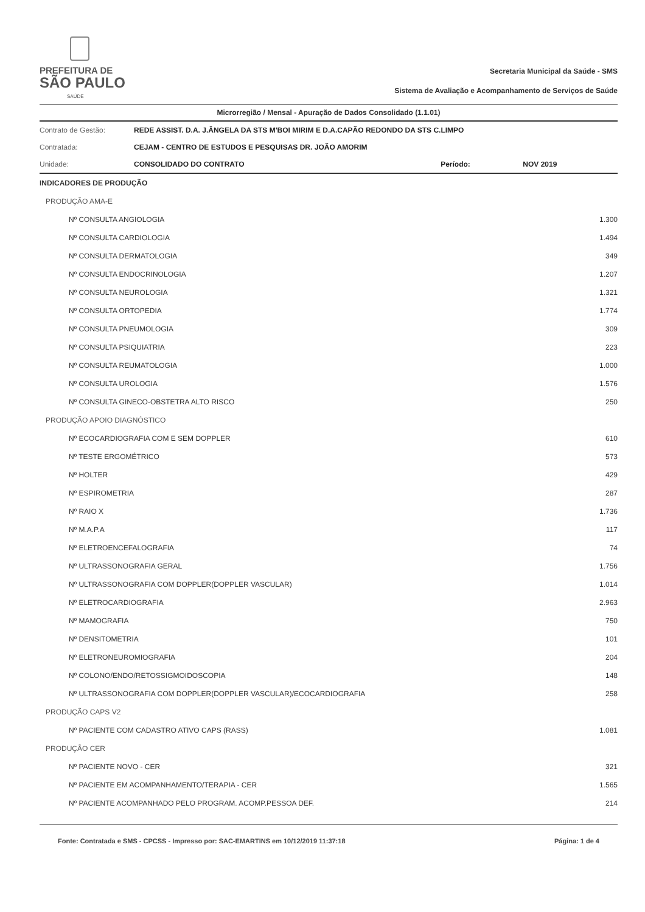PREFEITURA DE
SÃO PAULO
SAÚDE
Secretaria Municipal da Saúde - SMS
Sistema de Avaliação e Acompanhamento de Serviços de Saúde
Microrregião / Mensal - Apuração de Dados Consolidado (1.1.01)
| Contrato de Gestão: | REDE ASSIST. D.A. J.ÂNGELA DA STS M'BOI MIRIM E D.A.CAPÃO REDONDO DA STS C.LIMPO | | |
| Contratada: | CEJAM - CENTRO DE ESTUDOS E PESQUISAS DR. JOÃO AMORIM | | |
| Unidade: | CONSOLIDADO DO CONTRATO | Período: | NOV 2019 |
| INDICADORES DE PRODUÇÃO | |
| PRODUÇÃO AMA-E | |
| Nº CONSULTA ANGIOLOGIA | 1.300 |
| Nº CONSULTA CARDIOLOGIA | 1.494 |
| Nº CONSULTA DERMATOLOGIA | 349 |
| Nº CONSULTA ENDOCRINOLOGIA | 1.207 |
| Nº CONSULTA NEUROLOGIA | 1.321 |
| Nº CONSULTA ORTOPEDIA | 1.774 |
| Nº CONSULTA PNEUMOLOGIA | 309 |
| Nº CONSULTA PSIQUIATRIA | 223 |
| Nº CONSULTA REUMATOLOGIA | 1.000 |
| Nº CONSULTA UROLOGIA | 1.576 |
| Nº CONSULTA GINECO-OBSTETRA ALTO RISCO | 250 |
| PRODUÇÃO APOIO DIAGNÓSTICO | |
| Nº ECOCARDIOGRAFIA COM E SEM DOPPLER | 610 |
| Nº TESTE ERGOMÉTRICO | 573 |
| Nº HOLTER | 429 |
| Nº ESPIROMETRIA | 287 |
| Nº RAIO X | 1.736 |
| Nº M.A.P.A | 117 |
| Nº ELETROENCEFALOGRAFIA | 74 |
| Nº ULTRASSONOGRAFIA GERAL | 1.756 |
| Nº ULTRASSONOGRAFIA COM DOPPLER(DOPPLER VASCULAR) | 1.014 |
| Nº ELETROCARDIOGRAFIA | 2.963 |
| Nº MAMOGRAFIA | 750 |
| Nº DENSITOMETRIA | 101 |
| Nº ELETRONEUROMIOGRAFIA | 204 |
| Nº COLONO/ENDO/RETOSSIGMOIDOSCOPIA | 148 |
| Nº ULTRASSONOGRAFIA COM DOPPLER(DOPPLER VASCULAR)/ECOCARDIOGRAFIA | 258 |
| PRODUÇÃO CAPS V2 | |
| Nº PACIENTE COM CADASTRO ATIVO CAPS (RASS) | 1.081 |
| PRODUÇÃO CER | |
| Nº PACIENTE NOVO - CER | 321 |
| Nº PACIENTE EM ACOMPANHAMENTO/TERAPIA - CER | 1.565 |
| Nº PACIENTE ACOMPANHADO PELO PROGRAM. ACOMP.PESSOA DEF. | 214 |
Fonte: Contratada e SMS - CPCSS - Impresso por: SAC-EMARTINS em 10/12/2019 11:37:18 Página: 1 de 4